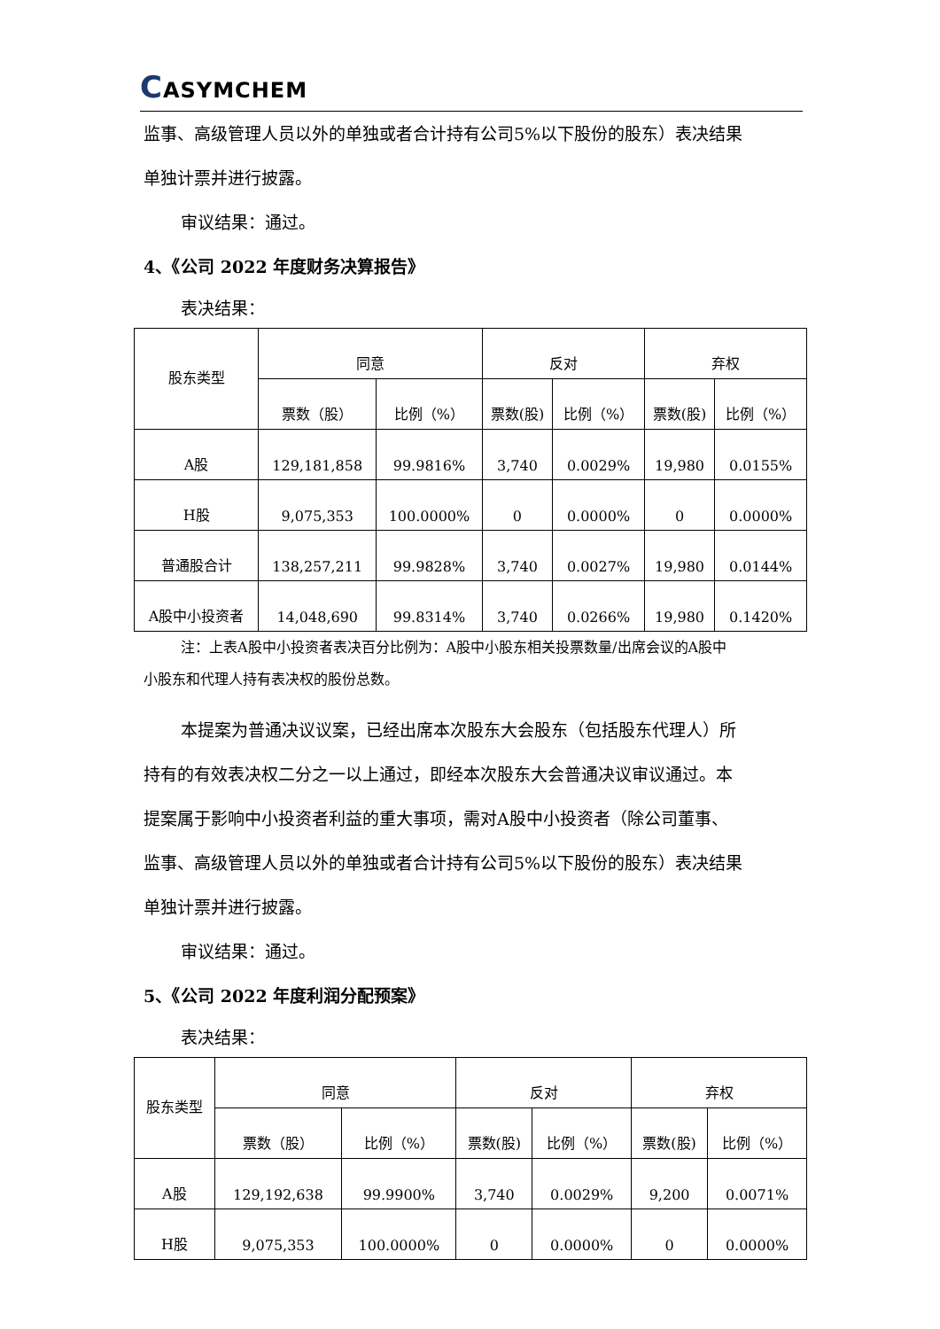CASYMCHEM
监事、高级管理人员以外的单独或者合计持有公司5%以下股份的股东）表决结果
单独计票并进行披露。
审议结果：通过。
4、《公司 2022 年度财务决算报告》
表决结果：
| 股东类型 | 同意 | | 反对 | | 弃权 | |
| --- | --- | --- | --- | --- | --- | --- |
| | 票数（股） | 比例（%） | 票数(股) | 比例（%） | 票数(股) | 比例（%） |
| A股 | 129,181,858 | 99.9816% | 3,740 | 0.0029% | 19,980 | 0.0155% |
| H股 | 9,075,353 | 100.0000% | 0 | 0.0000% | 0 | 0.0000% |
| 普通股合计 | 138,257,211 | 99.9828% | 3,740 | 0.0027% | 19,980 | 0.0144% |
| A股中小投资者 | 14,048,690 | 99.8314% | 3,740 | 0.0266% | 19,980 | 0.1420% |
注：上表A股中小投资者表决百分比例为：A股中小股东相关投票数量/出席会议的A股中
小股东和代理人持有表决权的股份总数。
本提案为普通决议议案，已经出席本次股东大会股东（包括股东代理人）所
持有的有效表决权二分之一以上通过，即经本次股东大会普通决议审议通过。本
提案属于影响中小投资者利益的重大事项，需对A股中小投资者（除公司董事、
监事、高级管理人员以外的单独或者合计持有公司5%以下股份的股东）表决结果
单独计票并进行披露。
审议结果：通过。
5、《公司 2022 年度利润分配预案》
表决结果：
| 股东类型 | 同意 | | 反对 | | 弃权 | |
| --- | --- | --- | --- | --- | --- | --- |
| | 票数（股） | 比例（%） | 票数(股) | 比例（%） | 票数(股) | 比例（%） |
| A股 | 129,192,638 | 99.9900% | 3,740 | 0.0029% | 9,200 | 0.0071% |
| H股 | 9,075,353 | 100.0000% | 0 | 0.0000% | 0 | 0.0000% |